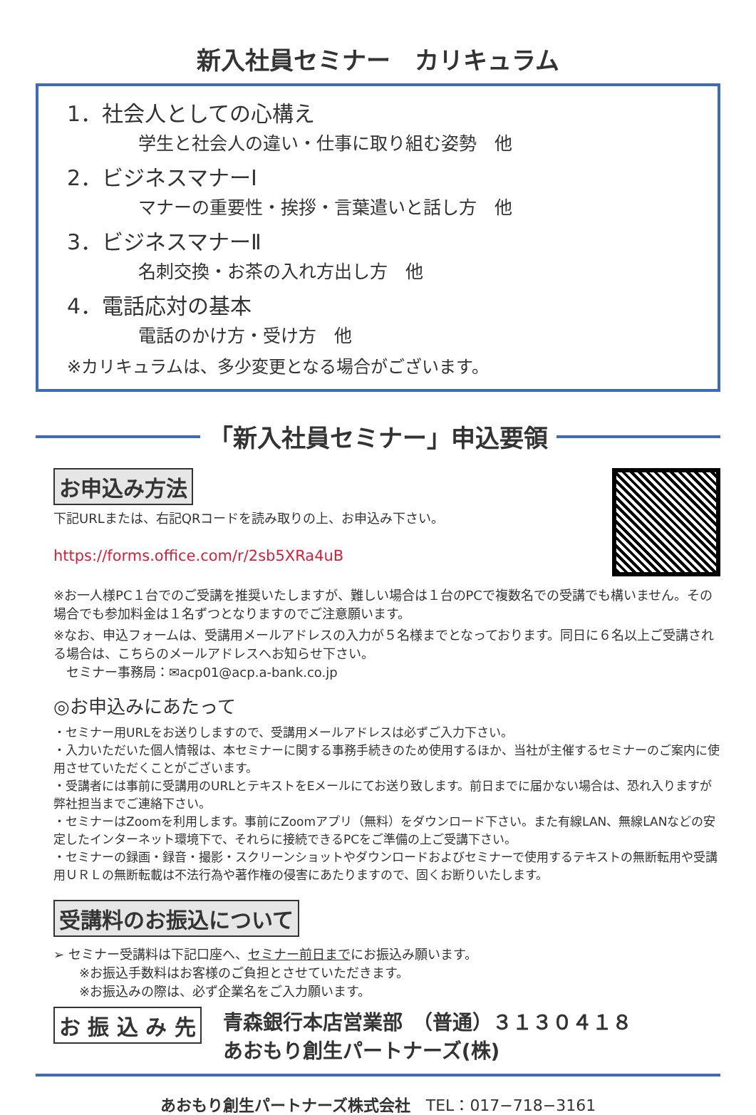新入社員セミナー　カリキュラム
1．社会人としての心構え
学生と社会人の違い・仕事に取り組む姿勢　他
2．ビジネスマナーⅠ
マナーの重要性・挨拶・言葉遣いと話し方　他
3．ビジネスマナーⅡ
名刺交換・お茶の入れ方出し方　他
4．電話応対の基本
電話のかけ方・受け方　他
※カリキュラムは、多少変更となる場合がございます。
「新入社員セミナー」申込要領
お申込み方法
下記URLまたは、右記QRコードを読み取りの上、お申込み下さい。
https://forms.office.com/r/2sb5XRa4uB
※お一人様PC１台でのご受講を推奨いたしますが、難しい場合は１台のPCで複数名での受講でも構いません。その場合でも参加料金は１名ずつとなりますのでご注意願います。
※なお、申込フォームは、受講用メールアドレスの入力が５名様までとなっております。同日に６名以上ご受講される場合は、こちらのメールアドレスへお知らせ下さい。
　セミナー事務局：✉acp01@acp.a-bank.co.jp
◎お申込みにあたって
・セミナー用URLをお送りしますので、受講用メールアドレスは必ずご入力下さい。
・入力いただいた個人情報は、本セミナーに関する事務手続きのため使用するほか、当社が主催するセミナーのご案内に使用させていただくことがございます。
・受講者には事前に受講用のURLとテキストをEメールにてお送り致します。前日までに届かない場合は、恐れ入りますが弊社担当までご連絡下さい。
・セミナーはZoomを利用します。事前にZoomアプリ（無料）をダウンロード下さい。また有線LAN、無線LANなどの安定したインターネット環境下で、それらに接続できるPCをご準備の上ご受講下さい。
・セミナーの録画・録音・撮影・スクリーンショットやダウンロードおよびセミナーで使用するテキストの無断転用や受講用ＵＲＬの無断転載は不法行為や著作権の侵害にあたりますので、固くお断りいたします。
受講料のお振込について
➢ セミナー受講料は下記口座へ、セミナー前日までにお振込み願います。
　　※お振込手数料はお客様のご負担とさせていただきます。
　　※お振込みの際は、必ず企業名をご入力願います。
お 振 込 み 先 青森銀行本店営業部　（普通）３１３０４１８
あおもり創生パートナーズ(株)
あおもり創生パートナーズ株式会社　TEL：017−718−3161